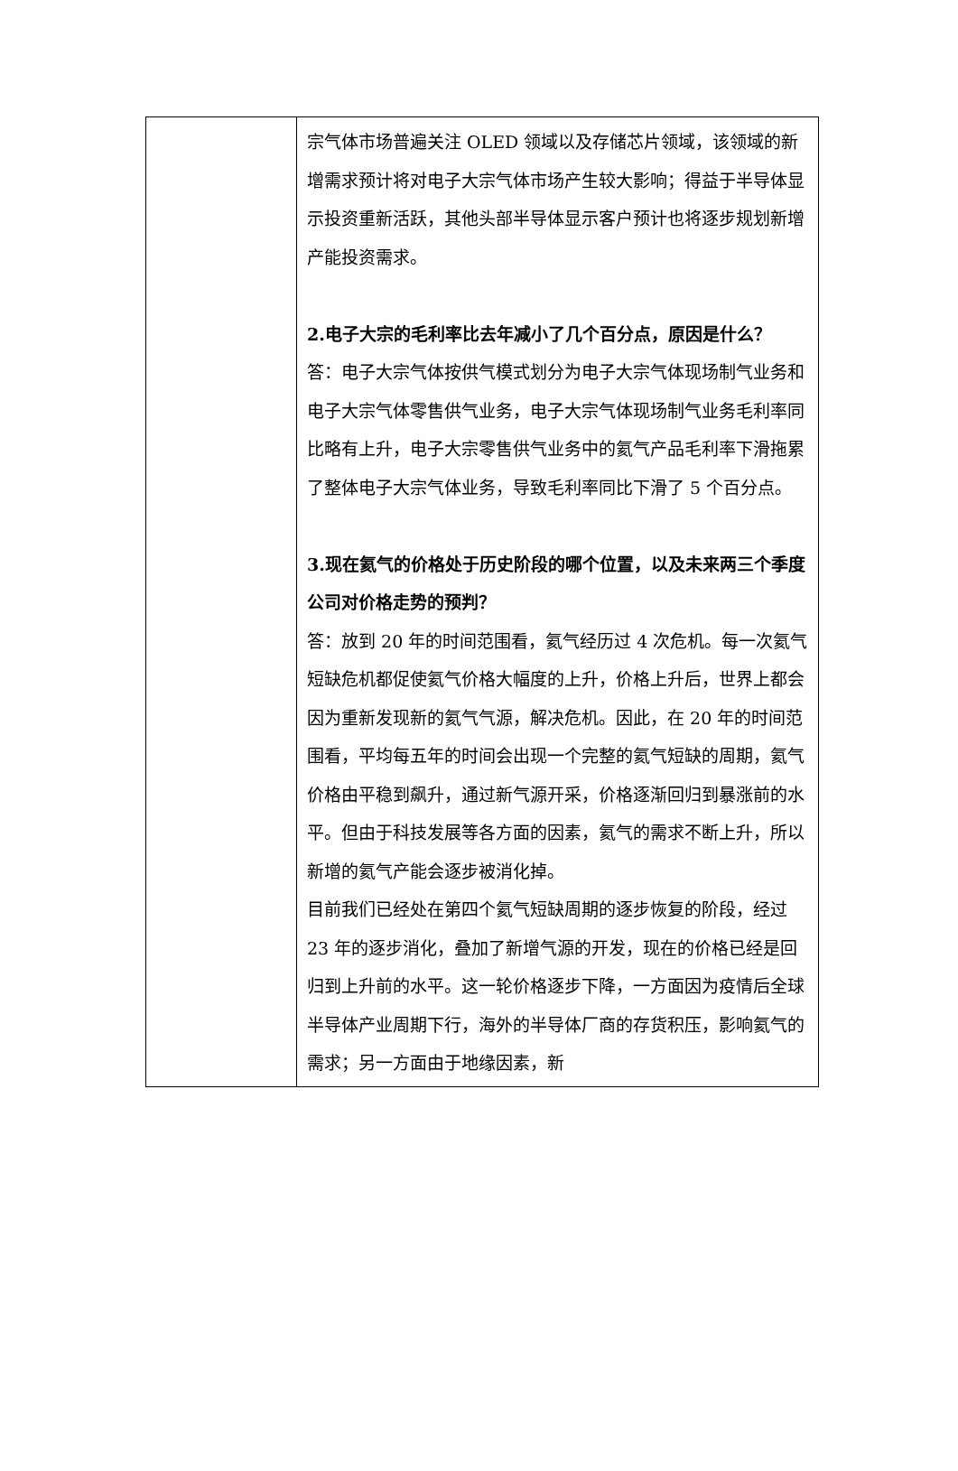| | 宗气体市场普遍关注 OLED 领域以及存储芯片领域，该领域的新增需求预计将对电子大宗气体市场产生较大影响；得益于半导体显示投资重新活跃，其他头部半导体显示客户预计也将逐步规划新增产能投资需求。 2.电子大宗的毛利率比去年减小了几个百分点，原因是什么？ 答：电子大宗气体按供气模式划分为电子大宗气体现场制气业务和电子大宗气体零售供气业务，电子大宗气体现场制气业务毛利率同比略有上升，电子大宗零售供气业务中的氦气产品毛利率下滑拖累了整体电子大宗气体业务，导致毛利率同比下滑了 5 个百分点。 3.现在氦气的价格处于历史阶段的哪个位置，以及未来两三个季度公司对价格走势的预判？ 答：放到 20 年的时间范围看，氦气经历过 4 次危机。每一次氦气短缺危机都促使氦气价格大幅度的上升，价格上升后，世界上都会因为重新发现新的氦气气源，解决危机。因此，在 20 年的时间范围看，平均每五年的时间会出现一个完整的氦气短缺的周期，氦气价格由平稳到飙升，通过新气源开采，价格逐渐回归到暴涨前的水平。但由于科技发展等各方面的因素，氦气的需求不断上升，所以新增的氦气产能会逐步被消化掉。 目前我们已经处在第四个氦气短缺周期的逐步恢复的阶段，经过 23 年的逐步消化，叠加了新增气源的开发，现在的价格已经是回归到上升前的水平。这一轮价格逐步下降，一方面因为疫情后全球半导体产业周期下行，海外的半导体厂商的存货积压，影响氦气的需求；另一方面由于地缘因素，新 |